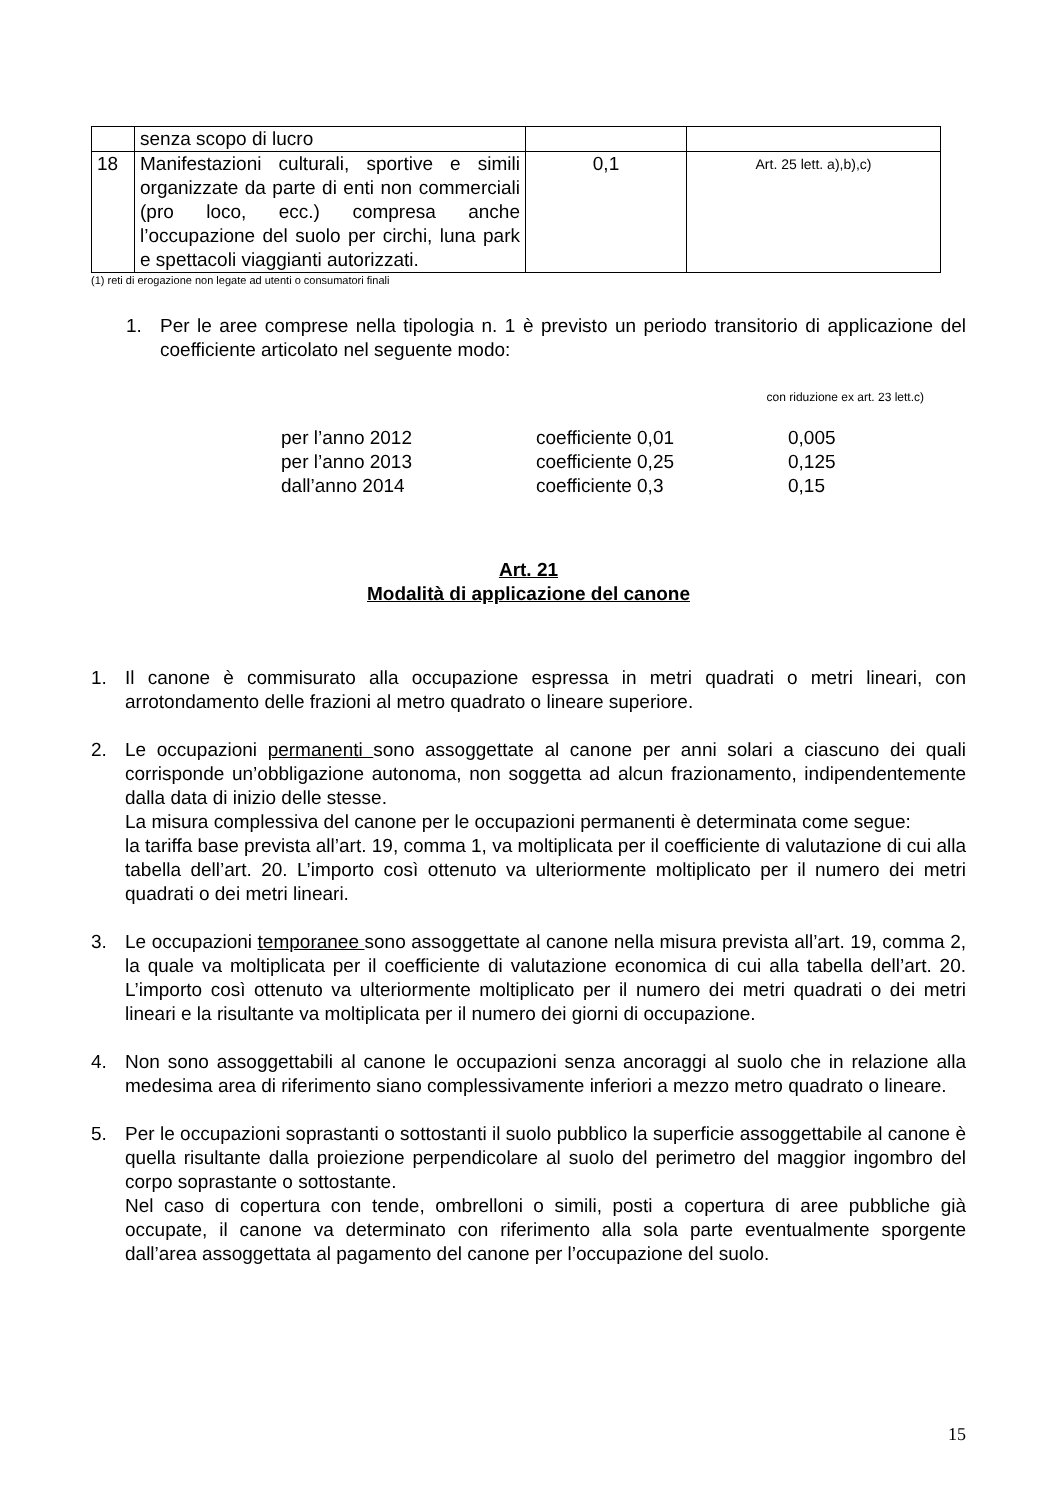| | senza scopo di lucro | | |
| 18 | Manifestazioni culturali, sportive e simili organizzate da parte di enti non commerciali (pro loco, ecc.) compresa anche l’occupazione del suolo per circhi, luna park e spettacoli viaggianti autorizzati. | 0,1 | Art. 25 lett. a),b),c) |
(1) reti di erogazione non legate ad utenti o consumatori finali
1. Per le aree comprese nella tipologia n. 1 è previsto un periodo transitorio di applicazione del coefficiente articolato nel seguente modo:
con riduzione ex art. 23 lett.c)
| per l’anno 2012 | coefficiente 0,01 | 0,005 |
| per l’anno 2013 | coefficiente 0,25 | 0,125 |
| dall’anno 2014 | coefficiente 0,3 | 0,15 |
Art. 21
Modalità di applicazione del canone
1. Il canone è commisurato alla occupazione espressa in metri quadrati o metri lineari, con arrotondamento delle frazioni al metro quadrato o lineare superiore.
2. Le occupazioni permanenti sono assoggettate al canone per anni solari a ciascuno dei quali corrisponde un’obbligazione autonoma, non soggetta ad alcun frazionamento, indipendentemente dalla data di inizio delle stesse.
La misura complessiva del canone per le occupazioni permanenti è determinata come segue:
la tariffa base prevista all’art. 19, comma 1, va moltiplicata per il coefficiente di valutazione di cui alla tabella dell’art. 20. L’importo così ottenuto va ulteriormente moltiplicato per il numero dei metri quadrati o dei metri lineari.
3. Le occupazioni temporanee sono assoggettate al canone nella misura prevista all’art. 19, comma 2, la quale va moltiplicata per il coefficiente di valutazione economica di cui alla tabella dell’art. 20. L’importo così ottenuto va ulteriormente moltiplicato per il numero dei metri quadrati o dei metri lineari e la risultante va moltiplicata per il numero dei giorni di occupazione.
4. Non sono assoggettabili al canone le occupazioni senza ancoraggi al suolo che in relazione alla medesima area di riferimento siano complessivamente inferiori a mezzo metro quadrato o lineare.
5. Per le occupazioni soprastanti o sottostanti il suolo pubblico la superficie assoggettabile al canone è quella risultante dalla proiezione perpendicolare al suolo del perimetro del maggior ingombro del corpo soprastante o sottostante.
Nel caso di copertura con tende, ombrelloni o simili, posti a copertura di aree pubbliche già occupate, il canone va determinato con riferimento alla sola parte eventualmente sporgente dall’area assoggettata al pagamento del canone per l’occupazione del suolo.
15